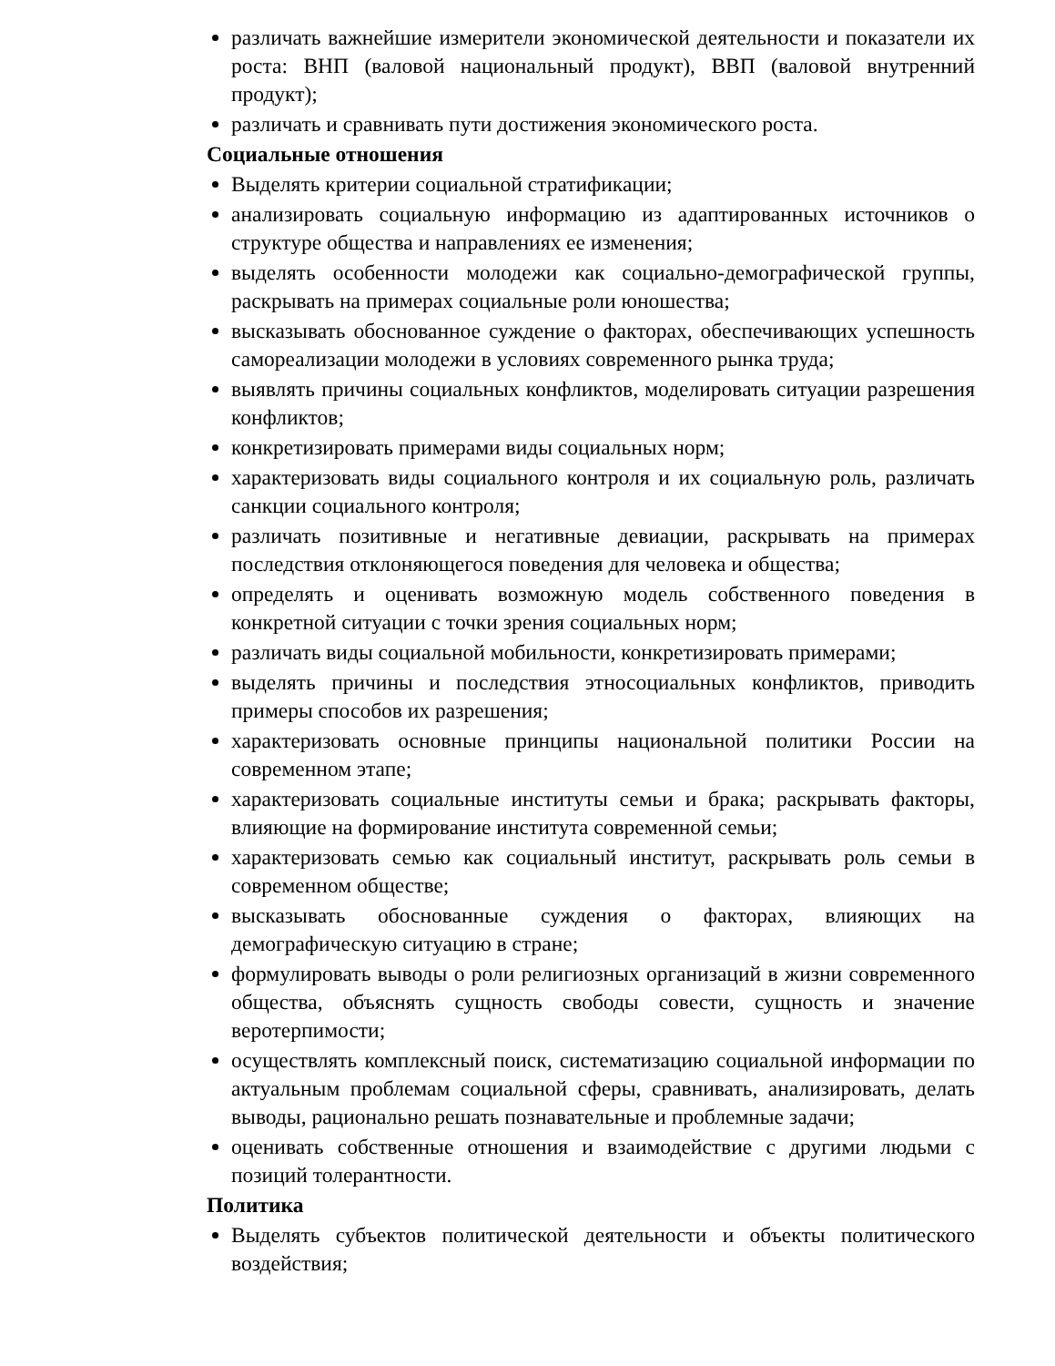различать важнейшие измерители экономической деятельности и показатели их роста: ВНП (валовой национальный продукт), ВВП (валовой внутренний продукт);
различать и сравнивать пути достижения экономического роста.
Социальные отношения
Выделять критерии социальной стратификации;
анализировать социальную информацию из адаптированных источников о структуре общества и направлениях ее изменения;
выделять особенности молодежи как социально-демографической группы, раскрывать на примерах социальные роли юношества;
высказывать обоснованное суждение о факторах, обеспечивающих успешность самореализации молодежи в условиях современного рынка труда;
выявлять причины социальных конфликтов, моделировать ситуации разрешения конфликтов;
конкретизировать примерами виды социальных норм;
характеризовать виды социального контроля и их социальную роль, различать санкции социального контроля;
различать позитивные и негативные девиации, раскрывать на примерах последствия отклоняющегося поведения для человека и общества;
определять и оценивать возможную модель собственного поведения в конкретной ситуации с точки зрения социальных норм;
различать виды социальной мобильности, конкретизировать примерами;
выделять причины и последствия этносоциальных конфликтов, приводить примеры способов их разрешения;
характеризовать основные принципы национальной политики России на современном этапе;
характеризовать социальные институты семьи и брака; раскрывать факторы, влияющие на формирование института современной семьи;
характеризовать семью как социальный институт, раскрывать роль семьи в современном обществе;
высказывать обоснованные суждения о факторах, влияющих на демографическую ситуацию в стране;
формулировать выводы о роли религиозных организаций в жизни современного общества, объяснять сущность свободы совести, сущность и значение веротерпимости;
осуществлять комплексный поиск, систематизацию социальной информации по актуальным проблемам социальной сферы, сравнивать, анализировать, делать выводы, рационально решать познавательные и проблемные задачи;
оценивать собственные отношения и взаимодействие с другими людьми с позиций толерантности.
Политика
Выделять субъектов политической деятельности и объекты политического воздействия;